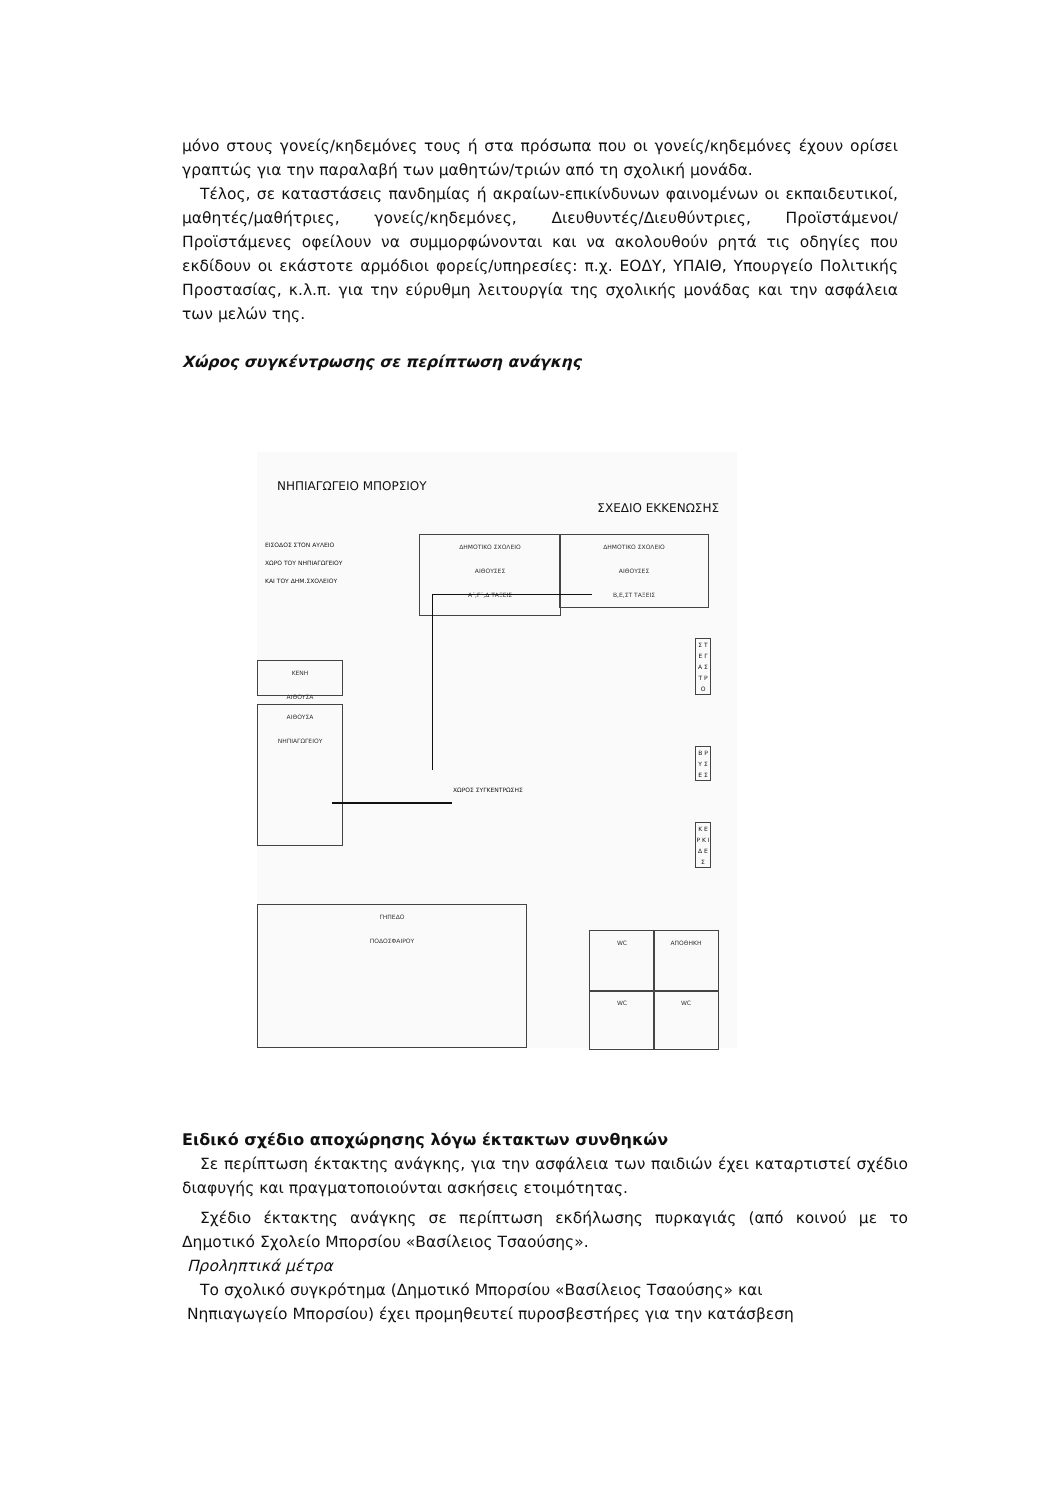μόνο στους γονείς/κηδεμόνες τους ή στα πρόσωπα που οι γονείς/κηδεμόνες έχουν ορίσει γραπτώς για την παραλαβή των μαθητών/τριών από τη σχολική μονάδα.
Τέλος, σε καταστάσεις πανδημίας ή ακραίων-επικίνδυνων φαινομένων οι εκπαιδευτικοί, μαθητές/μαθήτριες, γονείς/κηδεμόνες, Διευθυντές/Διευθύντριες, Προϊστάμενοι/Προϊστάμενες οφείλουν να συμμορφώνονται και να ακολουθούν ρητά τις οδηγίες που εκδίδουν οι εκάστοτε αρμόδιοι φορείς/υπηρεσίες: π.χ. ΕΟΔΥ, ΥΠΑΙΘ, Υπουργείο Πολιτικής Προστασίας, κ.λ.π. για την εύρυθμη λειτουργία της σχολικής μονάδας και την ασφάλεια των μελών της.
Χώρος συγκέντρωσης σε περίπτωση ανάγκης
ΝΗΠΙΑΓΩΓΕΙΟ ΜΠΟΡΣΙΟΥ
ΣΧΕΔΙΟ ΕΚΚΕΝΩΣΗΣ
ΕΙΣΟΔΟΣ ΣΤΟΝ ΑΥΛΕΙΟ
ΧΩΡΟ ΤΟΥ ΝΗΠΙΑΓΩΓΕΙΟΥ
ΚΑΙ ΤΟΥ ΔΗΜ.ΣΧΟΛΕΙΟΥ
ΔΗΜΟΤΙΚΟ ΣΧΟΛΕΙΟ
ΑΙΘΟΥΣΕΣ
Α΄,Γ΄,Δ ΤΑΞΕΙΣ
ΔΗΜΟΤΙΚΟ ΣΧΟΛΕΙΟ
ΑΙΘΟΥΣΕΣ
Β,Ε,ΣΤ ΤΑΞΕΙΣ
ΚΕΝΗ
ΑΙΘΟΥΣΑ
ΑΙΘΟΥΣΑ
ΝΗΠΙΑΓΩΓΕΙΟΥ
ΧΩΡΟΣ ΣΥΓΚΕΝΤΡΩΣΗΣ
ΓΗΠΕΔΟ
ΠΟΔΟΣΦΑΙΡΟΥ
WC ΑΠΟΘΗΚΗ
WC WC
Σ Τ Ε Γ Α Σ Τ Ρ Ο
Β Ρ Υ Σ Ε Σ
Κ Ε Ρ Κ Ι Δ Ε Σ
Ειδικό σχέδιο αποχώρησης λόγω έκτακτων συνθηκών
Σε περίπτωση έκτακτης ανάγκης, για την ασφάλεια των παιδιών έχει καταρτιστεί σχέδιο διαφυγής και πραγματοποιούνται ασκήσεις ετοιμότητας.
Σχέδιο έκτακτης ανάγκης σε περίπτωση εκδήλωσης πυρκαγιάς (από κοινού με το Δημοτικό Σχολείο Μπορσίου «Βασίλειος Τσαούσης».
Προληπτικά μέτρα
Το σχολικό συγκρότημα (Δημοτικό Μπορσίου «Βασίλειος Τσαούσης» και
Νηπιαγωγείο Μπορσίου) έχει προμηθευτεί πυροσβεστήρες για την κατάσβεση